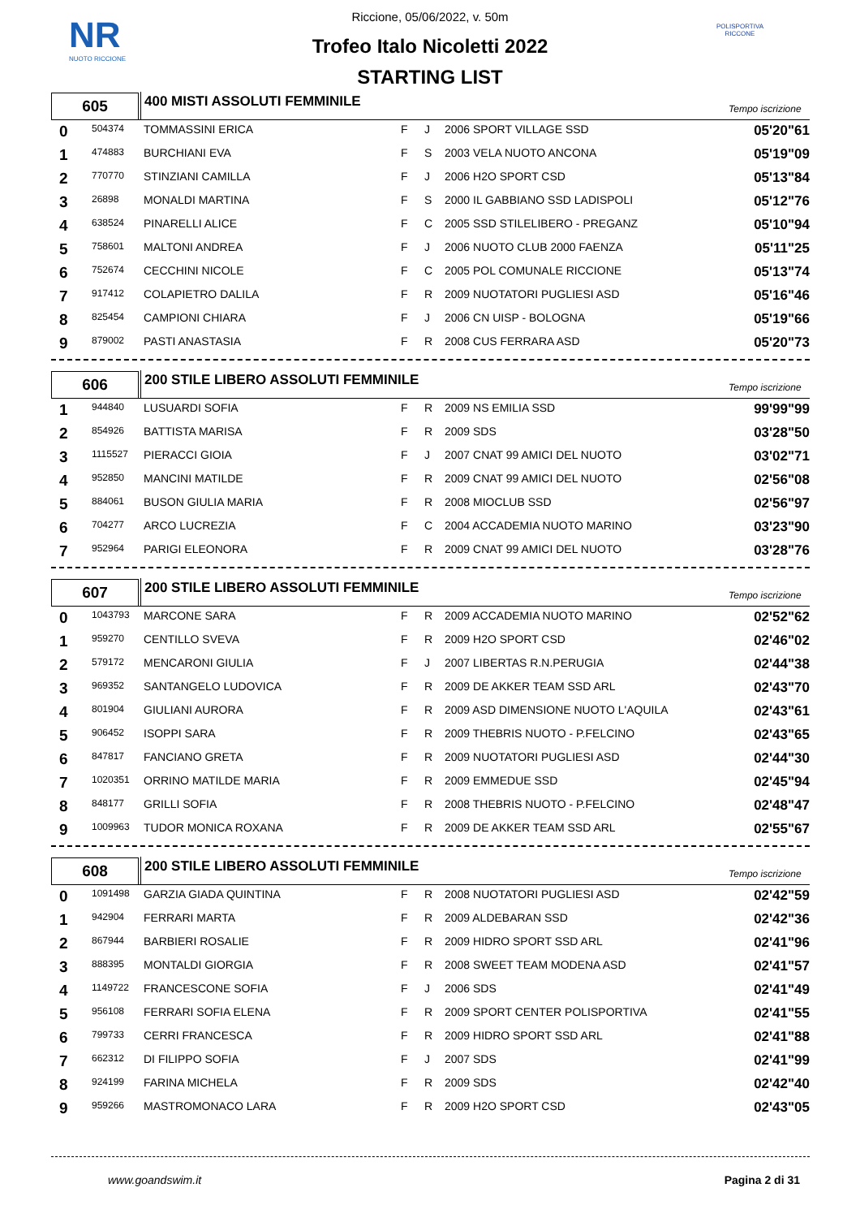NR
NUOTO RICCIONE
POLISPORTIVA RICCONE
Riccione, 05/06/2022, v. 50m
Trofeo Italo Nicoletti 2022
STARTING LIST
605
400 MISTI ASSOLUTI FEMMINILE
Tempo iscrizione
| 0 | 504374 | TOMMASSINI ERICA | F | J | 2006 SPORT VILLAGE SSD | 05'20"61 |
| 1 | 474883 | BURCHIANI EVA | F | S | 2003 VELA NUOTO ANCONA | 05'19"09 |
| 2 | 770770 | STINZIANI CAMILLA | F | J | 2006 H2O SPORT CSD | 05'13"84 |
| 3 | 26898 | MONALDI MARTINA | F | S | 2000 IL GABBIANO SSD LADISPOLI | 05'12"76 |
| 4 | 638524 | PINARELLI ALICE | F | C | 2005 SSD STILELIBERO - PREGANZ | 05'10"94 |
| 5 | 758601 | MALTONI ANDREA | F | J | 2006 NUOTO CLUB 2000 FAENZA | 05'11"25 |
| 6 | 752674 | CECCHINI NICOLE | F | C | 2005 POL COMUNALE RICCIONE | 05'13"74 |
| 7 | 917412 | COLAPIETRO DALILA | F | R | 2009 NUOTATORI PUGLIESI ASD | 05'16"46 |
| 8 | 825454 | CAMPIONI CHIARA | F | J | 2006 CN UISP - BOLOGNA | 05'19"66 |
| 9 | 879002 | PASTI ANASTASIA | F | R | 2008 CUS FERRARA ASD | 05'20"73 |
606
200 STILE LIBERO ASSOLUTI FEMMINILE
Tempo iscrizione
| 1 | 944840 | LUSUARDI SOFIA | F | R | 2009 NS EMILIA SSD | 99'99"99 |
| 2 | 854926 | BATTISTA MARISA | F | R | 2009 SDS | 03'28"50 |
| 3 | 1115527 | PIERACCI GIOIA | F | J | 2007 CNAT 99 AMICI DEL NUOTO | 03'02"71 |
| 4 | 952850 | MANCINI MATILDE | F | R | 2009 CNAT 99 AMICI DEL NUOTO | 02'56"08 |
| 5 | 884061 | BUSON GIULIA MARIA | F | R | 2008 MIOCLUB SSD | 02'56"97 |
| 6 | 704277 | ARCO LUCREZIA | F | C | 2004 ACCADEMIA NUOTO MARINO | 03'23"90 |
| 7 | 952964 | PARIGI ELEONORA | F | R | 2009 CNAT 99 AMICI DEL NUOTO | 03'28"76 |
607
200 STILE LIBERO ASSOLUTI FEMMINILE
Tempo iscrizione
| 0 | 1043793 | MARCONE SARA | F | R | 2009 ACCADEMIA NUOTO MARINO | 02'52"62 |
| 1 | 959270 | CENTILLO SVEVA | F | R | 2009 H2O SPORT CSD | 02'46"02 |
| 2 | 579172 | MENCARONI GIULIA | F | J | 2007 LIBERTAS R.N.PERUGIA | 02'44"38 |
| 3 | 969352 | SANTANGELO LUDOVICA | F | R | 2009 DE AKKER TEAM SSD ARL | 02'43"70 |
| 4 | 801904 | GIULIANI AURORA | F | R | 2009 ASD DIMENSIONE NUOTO L'AQUILA | 02'43"61 |
| 5 | 906452 | ISOPPI SARA | F | R | 2009 THEBRIS NUOTO - P.FELCINO | 02'43"65 |
| 6 | 847817 | FANCIANO GRETA | F | R | 2009 NUOTATORI PUGLIESI ASD | 02'44"30 |
| 7 | 1020351 | ORRINO MATILDE MARIA | F | R | 2009 EMMEDUE SSD | 02'45"94 |
| 8 | 848177 | GRILLI SOFIA | F | R | 2008 THEBRIS NUOTO - P.FELCINO | 02'48"47 |
| 9 | 1009963 | TUDOR MONICA ROXANA | F | R | 2009 DE AKKER TEAM SSD ARL | 02'55"67 |
608
200 STILE LIBERO ASSOLUTI FEMMINILE
Tempo iscrizione
| 0 | 1091498 | GARZIA GIADA QUINTINA | F | R | 2008 NUOTATORI PUGLIESI ASD | 02'42"59 |
| 1 | 942904 | FERRARI MARTA | F | R | 2009 ALDEBARAN SSD | 02'42"36 |
| 2 | 867944 | BARBIERI ROSALIE | F | R | 2009 HIDRO SPORT SSD ARL | 02'41"96 |
| 3 | 888395 | MONTALDI GIORGIA | F | R | 2008 SWEET TEAM MODENA ASD | 02'41"57 |
| 4 | 1149722 | FRANCESCONE SOFIA | F | J | 2006 SDS | 02'41"49 |
| 5 | 956108 | FERRARI SOFIA ELENA | F | R | 2009 SPORT CENTER POLISPORTIVA | 02'41"55 |
| 6 | 799733 | CERRI FRANCESCA | F | R | 2009 HIDRO SPORT SSD ARL | 02'41"88 |
| 7 | 662312 | DI FILIPPO SOFIA | F | J | 2007 SDS | 02'41"99 |
| 8 | 924199 | FARINA MICHELA | F | R | 2009 SDS | 02'42"40 |
| 9 | 959266 | MASTROMONACO LARA | F | R | 2009 H2O SPORT CSD | 02'43"05 |
www.goandswim.it Pagina 2 di 31